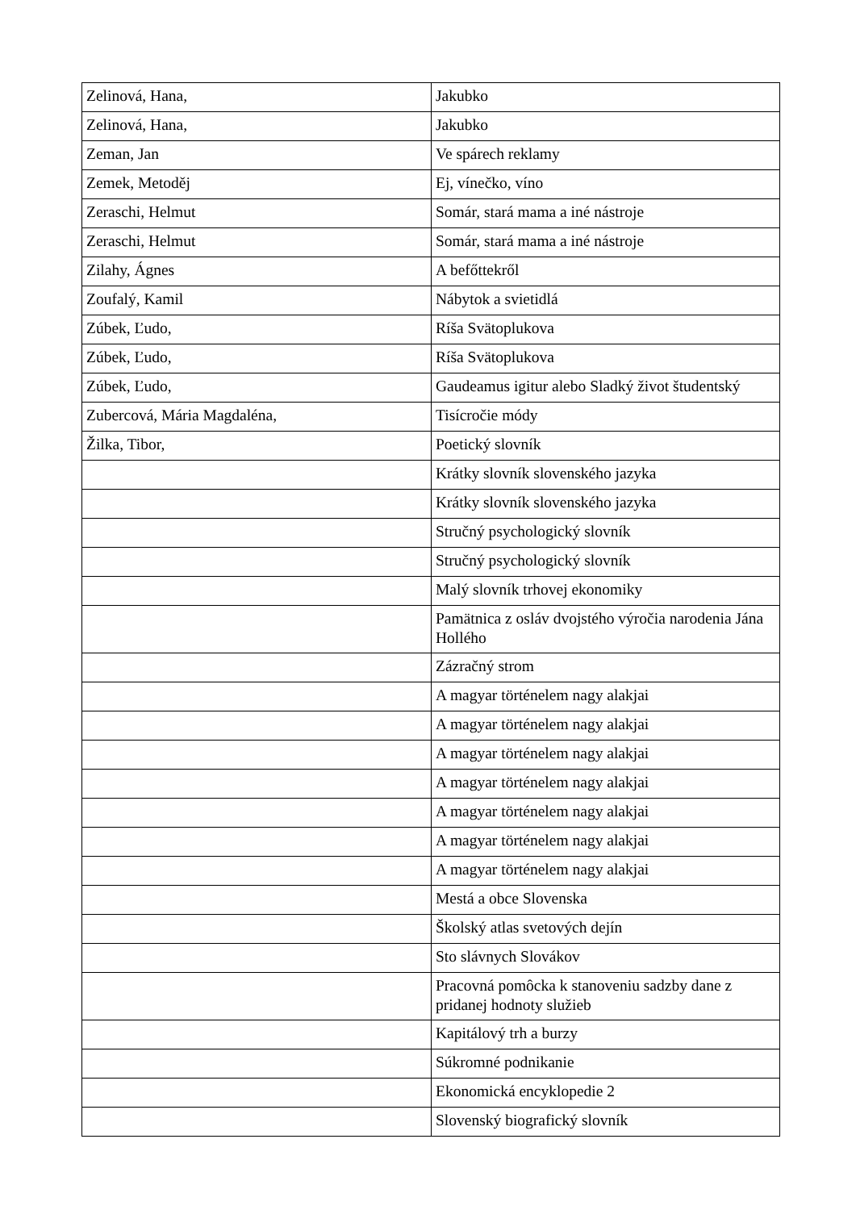| Zelinová, Hana, | Jakubko |
| Zelinová, Hana, | Jakubko |
| Zeman, Jan | Ve spárech reklamy |
| Zemek, Metoděj | Ej, vínečko, víno |
| Zeraschi, Helmut | Somár, stará mama a iné nástroje |
| Zeraschi, Helmut | Somár, stará mama a iné nástroje |
| Zilahy, Ágnes | A befőttekről |
| Zoufalý, Kamil | Nábytok a svietidlá |
| Zúbek, Ľudo, | Ríša Svätoplukova |
| Zúbek, Ľudo, | Ríša Svätoplukova |
| Zúbek, Ľudo, | Gaudeamus igitur alebo Sladký život študentský |
| Zubercová, Mária Magdaléna, | Tisícročie módy |
| Žilka, Tibor, | Poetický slovník |
| | Krátky slovník slovenského jazyka |
| | Krátky slovník slovenského jazyka |
| | Stručný psychologický slovník |
| | Stručný psychologický slovník |
| | Malý slovník trhovej ekonomiky |
| | Pamätnica z osláv dvojstého výročia narodenia Jána Hollého |
| | Zázračný strom |
| | A magyar történelem nagy alakjai |
| | A magyar történelem nagy alakjai |
| | A magyar történelem nagy alakjai |
| | A magyar történelem nagy alakjai |
| | A magyar történelem nagy alakjai |
| | A magyar történelem nagy alakjai |
| | A magyar történelem nagy alakjai |
| | Mestá a obce Slovenska |
| | Školský atlas svetových dejín |
| | Sto slávnych Slovákov |
| | Pracovná pomôcka k stanoveniu sadzby dane z pridanej hodnoty služieb |
| | Kapitálový trh a burzy |
| | Súkromné podnikanie |
| | Ekonomická encyklopedie 2 |
| | Slovenský biografický slovník |